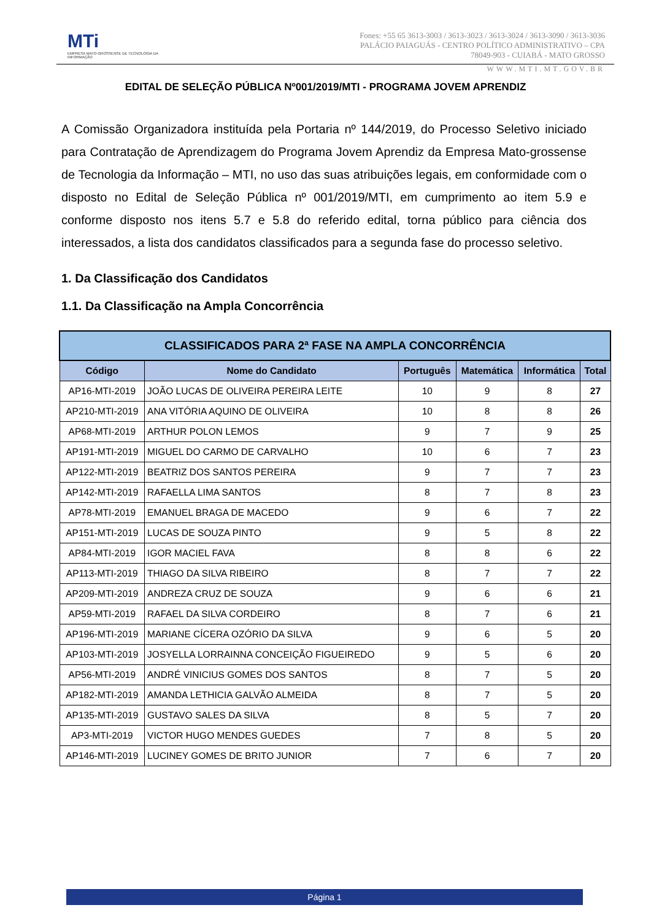MTi
EMPRESA MATO-GROSSENSE DE TECNOLOGIA DA INFORMAÇÃO
Fones: +55 65 3613-3003 / 3613-3023 / 3613-3024 / 3613-3090 / 3613-3036
PALÁCIO PAIAGUÁS - CENTRO POLÍTICO ADMINISTRATIVO – CPA
78049-903 - CUIABÁ - MATO GROSSO
WWW.MTI.MT.GOV.BR
EDITAL DE SELEÇÃO PÚBLICA Nº001/2019/MTI - PROGRAMA JOVEM APRENDIZ
A Comissão Organizadora instituída pela Portaria nº 144/2019, do Processo Seletivo iniciado para Contratação de Aprendizagem do Programa Jovem Aprendiz da Empresa Mato-grossense de Tecnologia da Informação – MTI, no uso das suas atribuições legais, em conformidade com o disposto no Edital de Seleção Pública nº 001/2019/MTI, em cumprimento ao item 5.9 e conforme disposto nos itens 5.7 e 5.8 do referido edital, torna público para ciência dos interessados, a lista dos candidatos classificados para a segunda fase do processo seletivo.
1. Da Classificação dos Candidatos
1.1. Da Classificação na Ampla Concorrência
| CLASSIFICADOS PARA 2ª FASE NA AMPLA CONCORRÊNCIA | | | | | |
| --- | --- | --- | --- | --- | --- |
| Código | Nome do Candidato | Português | Matemática | Informática | Total |
| AP16-MTI-2019 | JOÃO LUCAS DE OLIVEIRA PEREIRA LEITE | 10 | 9 | 8 | 27 |
| AP210-MTI-2019 | ANA VITÓRIA AQUINO DE OLIVEIRA | 10 | 8 | 8 | 26 |
| AP68-MTI-2019 | ARTHUR POLON LEMOS | 9 | 7 | 9 | 25 |
| AP191-MTI-2019 | MIGUEL DO CARMO DE CARVALHO | 10 | 6 | 7 | 23 |
| AP122-MTI-2019 | BEATRIZ DOS SANTOS PEREIRA | 9 | 7 | 7 | 23 |
| AP142-MTI-2019 | RAFAELLA LIMA SANTOS | 8 | 7 | 8 | 23 |
| AP78-MTI-2019 | EMANUEL BRAGA DE MACEDO | 9 | 6 | 7 | 22 |
| AP151-MTI-2019 | LUCAS DE SOUZA PINTO | 9 | 5 | 8 | 22 |
| AP84-MTI-2019 | IGOR MACIEL FAVA | 8 | 8 | 6 | 22 |
| AP113-MTI-2019 | THIAGO DA SILVA RIBEIRO | 8 | 7 | 7 | 22 |
| AP209-MTI-2019 | ANDREZA CRUZ DE SOUZA | 9 | 6 | 6 | 21 |
| AP59-MTI-2019 | RAFAEL DA SILVA CORDEIRO | 8 | 7 | 6 | 21 |
| AP196-MTI-2019 | MARIANE CÍCERA OZÓRIO DA SILVA | 9 | 6 | 5 | 20 |
| AP103-MTI-2019 | JOSYELLA LORRAINNA CONCEIÇÃO FIGUEIREDO | 9 | 5 | 6 | 20 |
| AP56-MTI-2019 | ANDRÉ VINICIUS GOMES DOS SANTOS | 8 | 7 | 5 | 20 |
| AP182-MTI-2019 | AMANDA LETHICIA GALVÃO ALMEIDA | 8 | 7 | 5 | 20 |
| AP135-MTI-2019 | GUSTAVO SALES DA SILVA | 8 | 5 | 7 | 20 |
| AP3-MTI-2019 | VICTOR HUGO MENDES GUEDES | 7 | 8 | 5 | 20 |
| AP146-MTI-2019 | LUCINEY GOMES DE BRITO JUNIOR | 7 | 6 | 7 | 20 |
Página 1